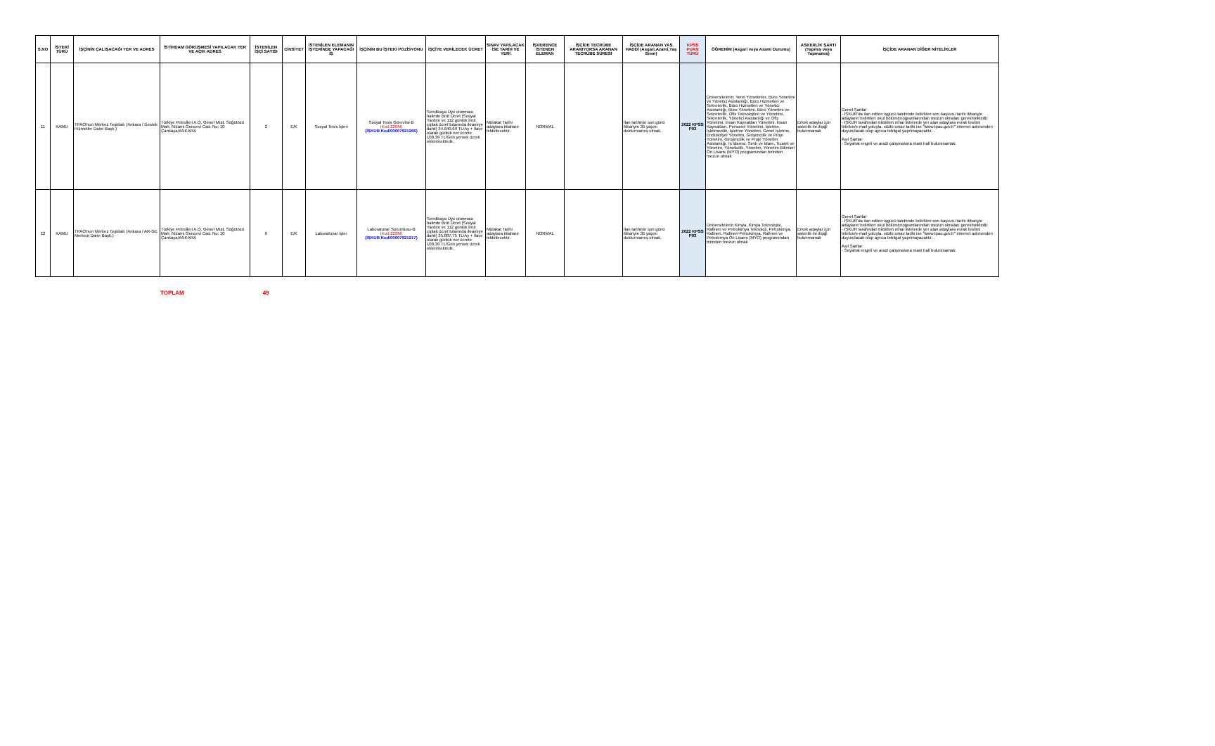| S.NO | İŞYERİ TÜRÜ | İŞÇİNİN ÇALIŞACAĞI YER VE ADRES | İSTİHDAM GÖRÜŞMESİ YAPILACAK YER VE AÇIK ADRES | İSTENİLEN İŞÇİ SAYISI | CİNSİYET | İSTENİLEN ELEMANIN İŞYERİNDE YAPACAĞI İŞ | İŞÇİNİN BU İŞTEKİ POZİSYONU | İŞÇİYE VERİLECEK ÜCRET | SINAV YAPILACAK İSE TARİH VE YERİ | İŞVERENCE İSTENEN ELEMAN | İŞÇİDE TECRÜBE ARANIYORSA ARANAN TECRÜBE SÜRESİ | İŞÇİDE ARANAN YAŞ HADDİ (Asgari,Azami,Yaş Sınırı) | KPSS PUAN TÜRÜ | ÖĞRENİM (Asgari veya Azami Durumu) | ASKERLİK ŞARTI (Yapmış veya Yapmamış) | İŞÇİDE ARANAN DİĞER NİTELİKLER |
| --- | --- | --- | --- | --- | --- | --- | --- | --- | --- | --- | --- | --- | --- | --- | --- | --- |
| 11 | KAMU | TPAO'nun Merkez Teşkilatı (Ankara / Destek Hizmetler Daire Başk.) | Türkiye Petrolleri A.O. Genel Müd. Söğütözü Mah. Nizami Gencevi Cad. No: 10 Çankaya/ANKARA | 2 | E/K | Sosyal Tesis İşleri | Sosyal Tesis Görevlisi-B (Kod.220M) (İŞKUR Kod/00007921266) | Sendikaya Üye olunması halinde Brüt Ücret (Sosyal Yardım ve 112 günlük brüt çıplak ücret tutarında ikramiye dahil) 34.040,69 TL/Ay + İlave olarak günlük net ücrete 108,39 TL/Gün yemek ücreti eklenmektedir. | Mülakat Tarihi adaylara bilahare bildirilecektir. | NORMAL | | İlan tarihinin son günü itibariyle 35 yaşını doldurmamış olmak. | 2022 KPSS P93 | Üniversitelerin; Yerel Yönetimler, Büro Yönetimi ve Yönetici Asistanlığı, Büro Hizmetleri ve Sekreterlik, Büro Hizmetleri ve Yönetici Asistanlığı, Büro Yönetimi, Büro Yönetimi ve Sekreterlik, Ofis Teknolojileri ve Yönetimi, Sekreterlik, Yönetici Asistanlığı ve Ofis Yönetimi, İnsan Kaynakları Yönetimi, İnsan Kaynakları, Personel Yönetimi, İşletme, İşletmecilik, İşletme Yönetimi, Genel İşletme, Endüstriyel Yönetim, Girişimcilik ve Proje Yönetim, Girişimcilik ve Proje Yönetim Asistanlığı, İş İdaresi, Sevk ve İdare, Ticaret ve Yönetim, Yöneticilik, Yönetim, Yönetim Bilimleri Ön Lisans (MYO) programından birinden mezun olmak | Erkek adaylar için askerlik ile ilişiği bulunmamak | Genel Şartlar: - İŞKUR'da ilan edilen işgücü talebinde belirtilen son başvuru tarihi itibariyle adayların belirtilen okul bölüm/programlarından mezun olmaları gerekmektedir. - İŞKUR tarafından bildirilen nihai listelerde yer alan adaylara evrak teslimi telefon/e-mail yoluyla, sözlü sınav tarihi ise "www.tpao.gov.tr" internet adresinden duyurulacak olup ayrıca tebligat yapılmayacaktır. . Asıl Şartlar: - Seyahat engeli ve arazi çalışmasına mani hali bulunmamak. |
| 12 | KAMU | TPAO'nun Merkez Teşkilatı (Ankara / AR-GE Merkezi Daire Başk.) | Türkiye Petrolleri A.O. Genel Müd. Söğütözü Mah. Nizami Gencevi Cad. No: 10 Çankaya/ANKARA | 6 | E/K | Laboratuvar İşler | Laboratuvar Sorumlusu-B (Kod.223M) (İŞKUR Kod/00007921217) | Sendikaya Üye olunması halinde Brüt Ücret (Sosyal Yardım ve 112 günlük brüt çıplak ücret tutarında ikramiye dahil) 35.887,75 TL/Ay + İlave olarak günlük net ücrete 108,39 TL/Gün yemek ücreti eklenmektedir. | Mülakat Tarihi adaylara bilahare bildirilecektir. | NORMAL | | İlan tarihinin son günü itibariyle 35 yaşını doldurmamış olmak. | 2022 KPSS P93 | Üniversitelerin Kimya, Kimya Teknolojisi, Rafineri ve Petrokimya Teknoloji, Petrokimya, Rafineri, Rafineri-Petrokimya, Rafineri ve Petrokimya Ön Lisans (MYO) programından birinden mezun olmak | Erkek adaylar için askerlik ile ilişiği bulunmamak | Genel Şartlar: - İŞKUR'da ilan edilen işgücü talebinde belirtilen son başvuru tarihi itibariyle adayların belirtilen okul bölüm/programlarından mezun olmaları gerekmektedir. - İŞKUR tarafından bildirilen nihai listelerde yer alan adaylara evrak teslimi telefon/e-mail yoluyla, sözlü sınav tarihi ise "www.tpao.gov.tr" internet adresinden duyurulacak olup ayrıca tebligat yapılmayacaktır. . Asıl Şartlar: - Seyahat engeli ve arazi çalışmasına mani hali bulunmamak. |
TOPLAM 49